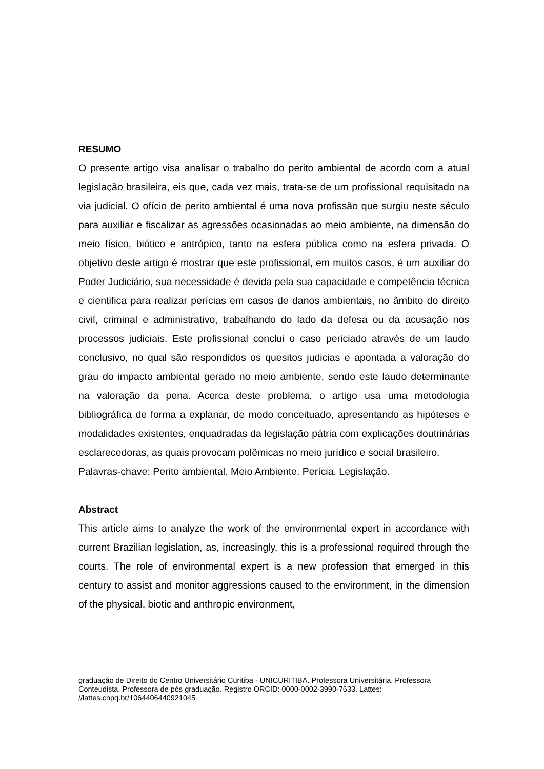RESUMO
O presente artigo visa analisar o trabalho do perito ambiental de acordo com a atual legislação brasileira, eis que, cada vez mais, trata-se de um profissional requisitado na via judicial. O ofício de perito ambiental é uma nova profissão que surgiu neste século para auxiliar e fiscalizar as agressões ocasionadas ao meio ambiente, na dimensão do meio físico, biótico e antrópico, tanto na esfera pública como na esfera privada. O objetivo deste artigo é mostrar que este profissional, em muitos casos, é um auxiliar do Poder Judiciário, sua necessidade é devida pela sua capacidade e competência técnica e cientifica para realizar perícias em casos de danos ambientais, no âmbito do direito civil, criminal e administrativo, trabalhando do lado da defesa ou da acusação nos processos judiciais. Este profissional conclui o caso periciado através de um laudo conclusivo, no qual são respondidos os quesitos judicias e apontada a valoração do grau do impacto ambiental gerado no meio ambiente, sendo este laudo determinante na valoração da pena. Acerca deste problema, o artigo usa uma metodologia bibliográfica de forma a explanar, de modo conceituado, apresentando as hipóteses e modalidades existentes, enquadradas da legislação pátria com explicações doutrinárias esclarecedoras, as quais provocam polêmicas no meio jurídico e social brasileiro.
Palavras-chave: Perito ambiental. Meio Ambiente. Perícia. Legislação.
Abstract
This article aims to analyze the work of the environmental expert in accordance with current Brazilian legislation, as, increasingly, this is a professional required through the courts. The role of environmental expert is a new profession that emerged in this century to assist and monitor aggressions caused to the environment, in the dimension of the physical, biotic and anthropic environment,
graduação de Direito do Centro Universitário Curitiba - UNICURITIBA. Professora Universitária. Professora Conteudista. Professora de pós graduação. Registro ORCID: 0000-0002-3990-7633. Lattes: //lattes.cnpq.br/1064406440921045